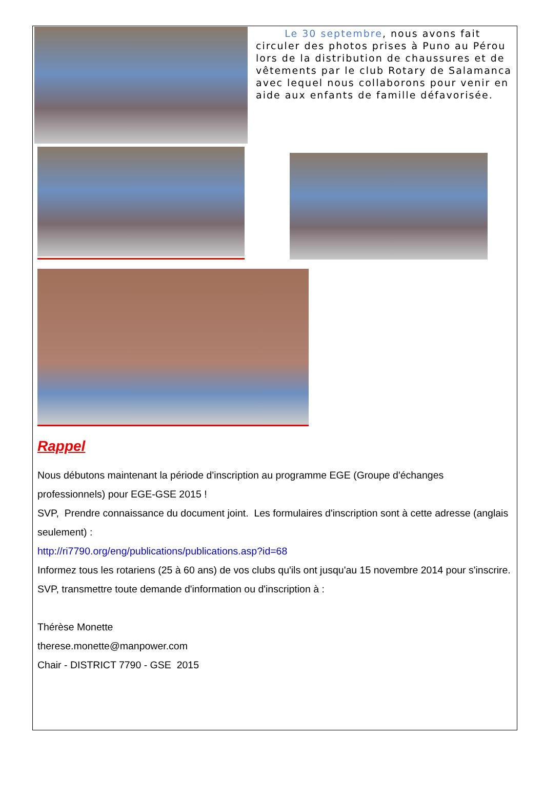Le 30 septembre, nous avons fait circuler des photos prises à Puno au Pérou lors de la distribution de chaussures et de vêtements par le club Rotary de Salamanca avec lequel nous collaborons pour venir en aide aux enfants de famille défavorisée.
Rappel
Nous débutons maintenant la période d'inscription au programme EGE (Groupe d'échanges professionnels) pour EGE-GSE 2015 !
SVP, Prendre connaissance du document joint. Les formulaires d'inscription sont à cette adresse (anglais seulement) :
http://ri7790.org/eng/publications/publications.asp?id=68
Informez tous les rotariens (25 à 60 ans) de vos clubs qu'ils ont jusqu'au 15 novembre 2014 pour s'inscrire.
SVP, transmettre toute demande d'information ou d'inscription à :
Thérèse Monette
therese.monette@manpower.com
Chair - DISTRICT 7790 - GSE 2015